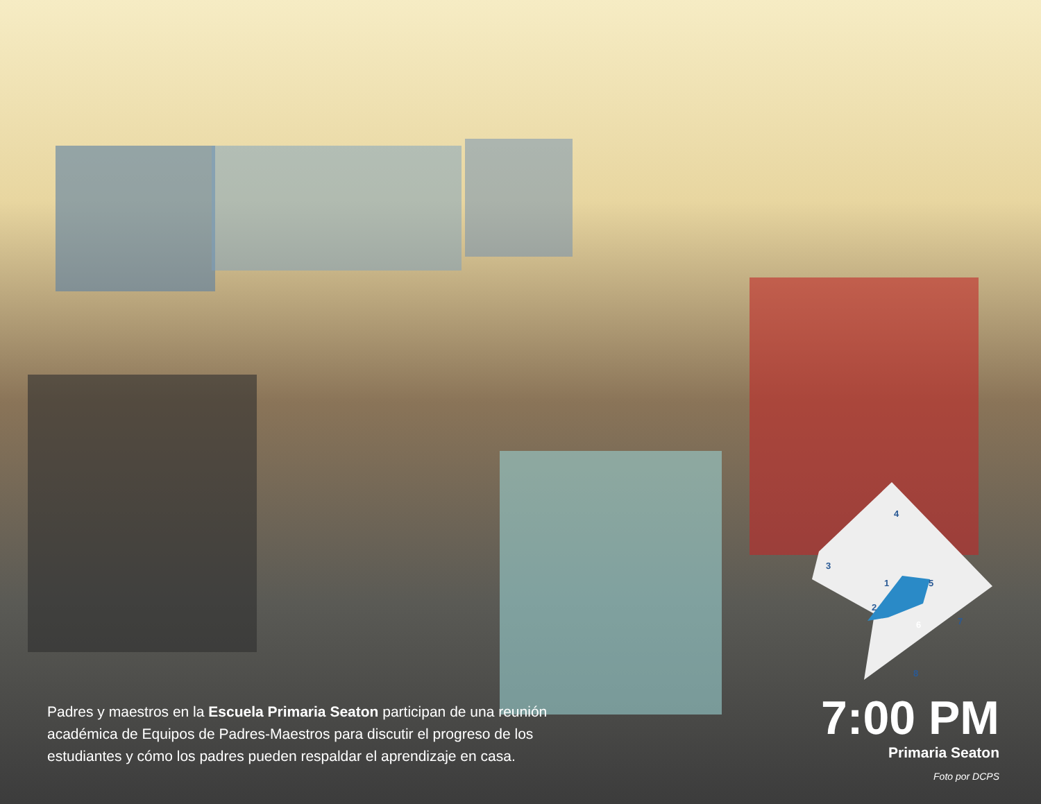4
3
1
5
2
6
7
8
Padres y maestros en la Escuela Primaria Seaton participan de una reunión académica de Equipos de Padres-Maestros para discutir el progreso de los estudiantes y cómo los padres pueden respaldar el aprendizaje en casa.
7:00 PM
Primaria Seaton
Foto por DCPS